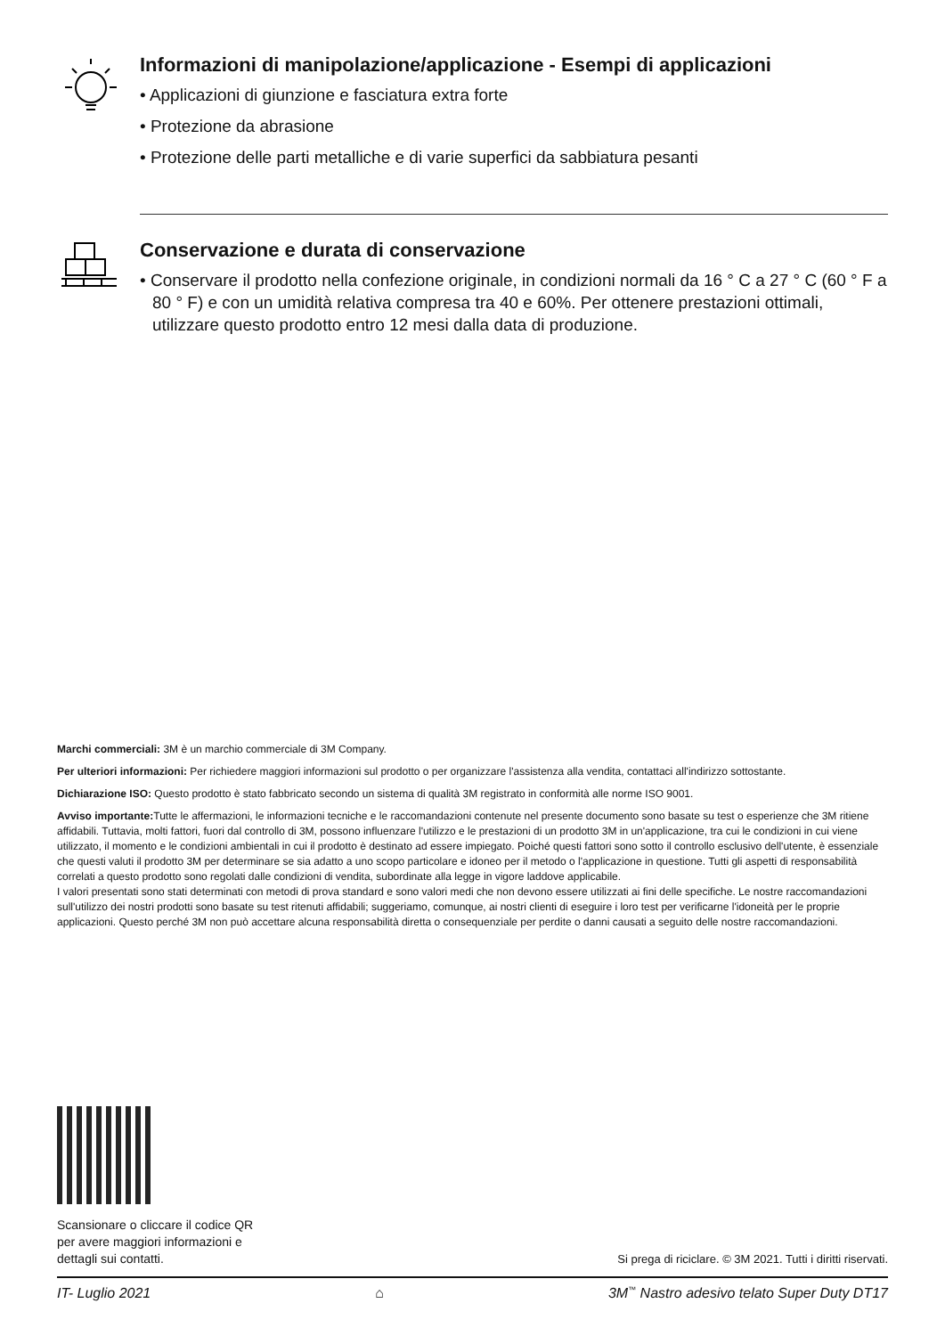Informazioni di manipolazione/applicazione - Esempi di applicazioni
• Applicazioni di giunzione e fasciatura extra forte
• Protezione da abrasione
• Protezione delle parti metalliche e di varie superfici da sabbiatura pesanti
Conservazione e durata di conservazione
• Conservare il prodotto nella confezione originale, in condizioni normali da 16 ° C a 27 ° C (60 ° F a 80 ° F) e con un umidità relativa compresa tra 40 e 60%. Per ottenere prestazioni ottimali, utilizzare questo prodotto entro 12 mesi dalla data di produzione.
Marchi commerciali: 3M è un marchio commerciale di 3M Company.
Per ulteriori informazioni: Per richiedere maggiori informazioni sul prodotto o per organizzare l'assistenza alla vendita, contattaci all'indirizzo sottostante.
Dichiarazione ISO: Questo prodotto è stato fabbricato secondo un sistema di qualità 3M registrato in conformità alle norme ISO 9001.
Avviso importante: Tutte le affermazioni, le informazioni tecniche e le raccomandazioni contenute nel presente documento sono basate su test o esperienze che 3M ritiene affidabili. Tuttavia, molti fattori, fuori dal controllo di 3M, possono influenzare l'utilizzo e le prestazioni di un prodotto 3M in un'applicazione, tra cui le condizioni in cui viene utilizzato, il momento e le condizioni ambientali in cui il prodotto è destinato ad essere impiegato. Poiché questi fattori sono sotto il controllo esclusivo dell'utente, è essenziale che questi valuti il prodotto 3M per determinare se sia adatto a uno scopo particolare e idoneo per il metodo o l'applicazione in questione. Tutti gli aspetti di responsabilità correlati a questo prodotto sono regolati dalle condizioni di vendita, subordinate alla legge in vigore laddove applicabile.
I valori presentati sono stati determinati con metodi di prova standard e sono valori medi che non devono essere utilizzati ai fini delle specifiche. Le nostre raccomandazioni sull'utilizzo dei nostri prodotti sono basate su test ritenuti affidabili; suggeriamo, comunque, ai nostri clienti di eseguire i loro test per verificarne l'idoneità per le proprie applicazioni. Questo perché 3M non può accettare alcuna responsabilità diretta o consequenziale per perdite o danni causati a seguito delle nostre raccomandazioni.
Scansionare o cliccare il codice QR
per avere maggiori informazioni e
dettagli sui contatti.
Si prega di riciclare. © 3M 2021. Tutti i diritti riservati.
IT- Luglio 2021 ⌂ 3M<sup>™</sup> Nastro adesivo telato Super Duty DT17